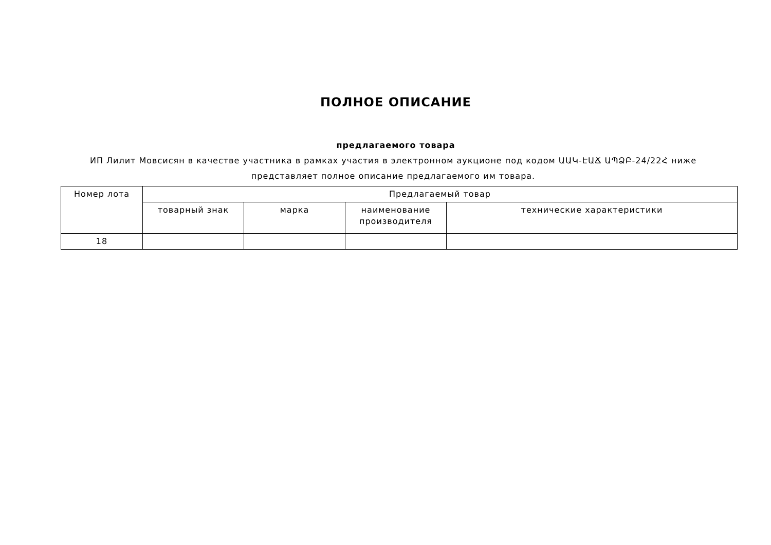ПОЛНОЕ ОПИСАНИЕ
предлагаемого товара
ИП Лилит Мовсисян в качестве участника в рамках участия в электронном аукционе под кодом ԱԱԿ-ԷԱՃ ԱՊՁԲ-24/22Հ ниже представляет полное описание предлагаемого им товара.
| Номер лота | Предлагаемый товар | | | |
| --- | --- | --- | --- | --- |
| | товарный знак | марка | наименование производителя | технические характеристики |
| 18 | | | | |